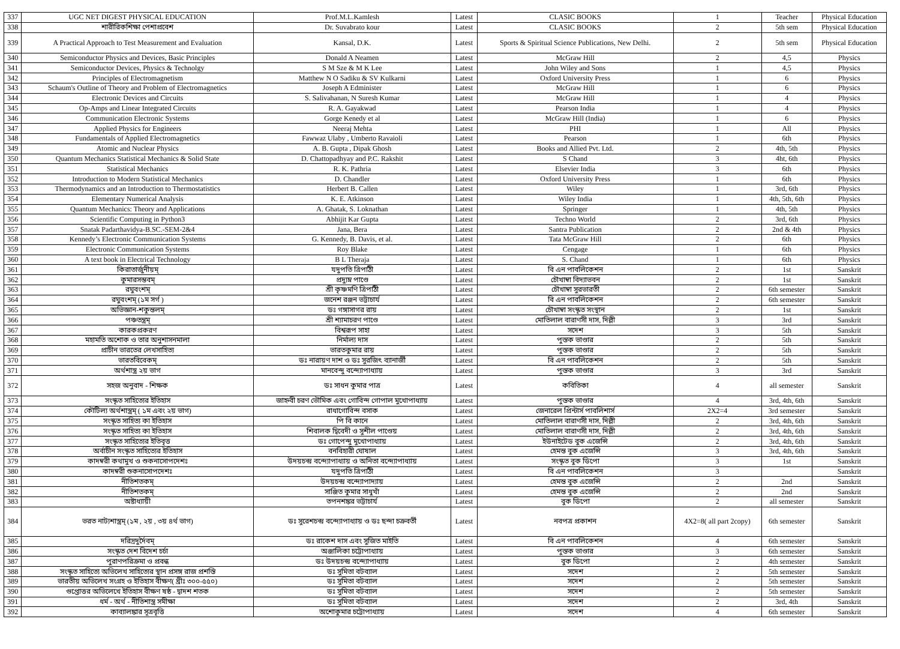| 337 | UGC NET DIGEST PHYSICAL EDUCATION | Prof.M.L.Kamlesh | Latest | CLASIC BOOKS | 1 | Teacher | Physical Education |
| 338 | শারীরিকশিক্ষা পেশাপ্রবেশ | Dr. Suvabrato kour | Latest | CLASIC BOOKS | 2 | 5th sem | Physical Education |
| 339 | A Practical Approach to Test Measurement and Evaluation | Kansal, D.K. | Latest | Sports & Spiritual Science Publications, New Delhi. | 2 | 5th sem | Physical Education |
| 340 | Semiconductor Physics and Devices, Basic Principles | Donald A Neamen | Latest | McGraw Hill | 2 | 4,5 | Physics |
| 341 | Semiconductor Devices, Physics & Technolgy | S M Sze & M K Lee | Latest | John Wiley and Sons | 1 | 4,5 | Physics |
| 342 | Principles of Electromagnetism | Matthew N O Sadiku & SV Kulkarni | Latest | Oxford University Press | 1 | 6 | Physics |
| 343 | Schaum's Outline of Theory and Problem of Electromagnetics | Joseph A Edminister | Latest | McGraw Hill | 1 | 6 | Physics |
| 344 | Electronic Devices and Circuits | S. Salivahanan, N Suresh Kumar | Latest | McGraw Hill | 1 | 4 | Physics |
| 345 | Op-Amps and Linear Integrated Circuits | R. A. Gayakwad | Latest | Pearson India | 1 | 4 | Physics |
| 346 | Communication Electronic Systems | Gorge Kenedy et al | Latest | McGraw Hill (India) | 1 | 6 | Physics |
| 347 | Applied Physics for Engineers | Neeraj Mehta | Latest | PHI | 1 | All | Physics |
| 348 | Fundamentals of Applied Electromagnetics | Fawwaz Ulaby , Umberto Ravaioli | Latest | Pearson | 1 | 6th | Physics |
| 349 | Atomic and Nuclear Physics | A. B. Gupta , Dipak Ghosh | Latest | Books and Allied Pvt. Ltd. | 2 | 4th, 5th | Physics |
| 350 | Quantum Mechanics Statistical Mechanics & Solid State | D. Chattopadhyay and P.C. Rakshit | Latest | S Chand | 3 | 4ht, 6th | Physics |
| 351 | Statistical Mechanics | R. K. Pathria | Latest | Elsevier India | 3 | 6th | Physics |
| 352 | Introduction to Modern Statistical Mechanics | D. Chandler | Latest | Oxford University Press | 1 | 6th | Physics |
| 353 | Thermodynamics and an Introduction to Thermostatistics | Herbert B. Callen | Latest | Wiley | 1 | 3rd, 6th | Physics |
| 354 | Elementary Numerical Analysis | K. E. Atkinson | Latest | Wiley India | 1 | 4th, 5th, 6th | Physics |
| 355 | Quantum Mechanics: Theory and Applications | A. Ghatak, S. Loknathan | Latest | Springer | 1 | 4th, 5th | Physics |
| 356 | Scientific Computing in Python3 | Abhijit Kar Gupta | Latest | Techno World | 2 | 3rd, 6th | Physics |
| 357 | Snatak Padarthavidya-B.SC.-SEM-2&4 | Jana, Bera | Latest | Santra Publication | 2 | 2nd & 4th | Physics |
| 358 | Kennedy’s Electronic Communication Systems | G. Kennedy, B. Davis, et al. | Latest | Tata McGraw Hill | 2 | 6th | Physics |
| 359 | Electronic Communication Systems | Roy Blake | Latest | Cengage | 1 | 6th | Physics |
| 360 | A text book in Electrical Technology | B L Theraja | Latest | S. Chand | 1 | 6th | Physics |
| 361 | কিরাতার্জুনীয়ম্ | যদুপতি ত্রিপাঠী | Latest | বি এন পাবলিকেশন | 2 | 1st | Sanskrit |
| 362 | কুমারসম্ভবম্ | প্রদ্যুম্ন পাণ্ডে | Latest | চৌখাম্বা বিদ্যাভবন | 2 | 1st | Sanskrit |
| 363 | রঘুবংশম্ | শ্রী কৃষ্ণমণি ত্রিপাঠী | Latest | চৌখাম্বা সুরভারতী | 2 | 6th semester | Sanskrit |
| 364 | রঘুবংশম্ (১ম সর্গ ) | জনেশ রঞ্জন ভট্টাচার্য | Latest | বি এন পাবলিকেশন | 2 | 6th semester | Sanskrit |
| 365 | অভিজ্ঞান-শকুন্তলম্ | ডঃ গঙ্গাসাগর রায় | Latest | চৌখাম্বা সংস্কৃত সংস্থান | 2 | 1st | Sanskrit |
| 366 | পঞ্চতন্ত্রম্ | শ্রী শ্যামাচরণ পাণ্ডে | Latest | মোতিলাল বারাণসী দাস, দিল্লী | 3 | 3rd | Sanskrit |
| 367 | কারকপ্রকরণ | বিশ্বরূপ সাহা | Latest | সদেশ | 3 | 5th | Sanskrit |
| 368 | মহামতি অশোক ও তার অনুশাসনমালা | নির্মাল্য দাস | Latest | পুস্তক ভাণ্ডার | 2 | 5th | Sanskrit |
| 369 | প্রাচীন ভারতের লেখসাহিত্য | ভারতকুমার রায় | Latest | পুস্তক ভাণ্ডার | 2 | 5th | Sanskrit |
| 370 | ভারতবিবেকম্ | ডঃ নারায়ণ দাশ ও ডঃ সুরজিৎ ব্যানার্জী | Latest | বি এন পাবলিকেশন | 2 | 5th | Sanskrit |
| 371 | অর্থশাস্ত্র ২য় ভাগ | মানবেন্দু বন্দ্যোপাধ্যায় | Latest | পুস্তক ভাণ্ডার | 3 | 3rd | Sanskrit |
| 372 | সহজ অনুবাদ - শিক্ষক | ডঃ সাধন কুমার পাত্র | Latest | কবিতিকা | 4 | all semester | Sanskrit |
| 373 | সংস্কৃত সাহিত্যের ইতিহাস | জাহ্নবী চরণ ভৌমিক এবং গোবিন্দ গোপাল মুখোপাধ্যায় | Latest | পুস্তক ভাণ্ডার | 4 | 3rd, 4th, 6th | Sanskrit |
| 374 | কৌটিল্য অর্থশাস্ত্রম্ ( ১ম এবং ২য় ভাগ) | রাধাগোবিন্দ বসাক | Latest | জেনারেল প্রিন্টার্স পাবলিশার্স | 2X2=4 | 3rd semester | Sanskrit |
| 375 | সংস্কৃত সাহিত্য কা ইতিহাস | পি বি কানে | Latest | মোতিলাল বারাণসী দাস, দিল্লী | 2 | 3rd, 4th, 6th | Sanskrit |
| 376 | সংস্কৃত সাহিত্য কা ইতিহাস | শিবালক দ্বিবেদী ও সুশীল পাণ্ডেয় | Latest | মোতিলাল বারাণসী দাস, দিল্লী | 2 | 3rd, 4th, 6th | Sanskrit |
| 377 | সংস্কৃত সাহিত্যের ইতিবৃত্ত | ডঃ গোপেন্দু মুখোপাধ্যায় | Latest | ইউনাইটেড বুক এজেন্সি | 2 | 3rd, 4th, 6th | Sanskrit |
| 378 | অর্বাচীন সংস্কৃত সাহিত্যের ইতিহাস | বনবিহারী ঘোষাল | Latest | হেমন্ত বুক এজেন্সি | 3 | 3rd, 4th, 6th | Sanskrit |
| 379 | কাদম্বরী কথামুখ ও শুকনাসোপদেশঃ | উদয়চন্দ্র বন্দ্যোপাধ্যায় ও অনিতা বন্দ্যোপাধ্যায় | Latest | সংস্কৃত বুক ডিপো | 3 | 1st | Sanskrit |
| 380 | কাদম্বরী শুকনাসোপদেশঃ | যদুপতি ত্রিপাঠী | Latest | বি এন পাবলিকেশন | 3 | | Sanskrit |
| 381 | নীতিশতকম্ | উদয়চন্দ্র বন্দ্যোপাদ্যায় | Latest | হেমন্ত বুক এজেন্সি | 2 | 2nd | Sanskrit |
| 382 | নীতিশতকম্ | সাঞ্জিত কুমার সাধুখাঁ | Latest | হেমন্ত বুক এজেন্সি | 2 | 2nd | Sanskrit |
| 383 | অষ্টাধ্যায়ী | তপনশঙ্কর ভট্টাচার্য | Latest | বুক ডিপো | 2 | all semester | Sanskrit |
| 384 | ভরত নাট্যশাস্ত্রম্ (১ম , ২য় , ৩য় ৪র্থ ভাগ) | ডঃ সুরেশচন্দ্র বন্দ্যোপাধ্যায় ও ডঃ ছন্দা চক্রবর্তী | Latest | নবপত্র প্রকাশন | 4X2=8( all part 2copy) | 6th semester | Sanskrit |
| 385 | দরিদ্রদুর্দৈবম্ | ডঃ রাকেশ দাস এবং সুজিত মাইতি | Latest | বি এন পাবলিকেশন | 4 | 6th semester | Sanskrit |
| 386 | সংস্কৃত দেশ বিদেশ চর্চা | অঞ্জালিকা চট্টোপাধ্যায় | Latest | পুস্তক ভাণ্ডার | 3 | 6th semester | Sanskrit |
| 387 | পুরাণপরিক্রমা ও প্রবন্ধ | ডঃ উদয়চন্দ্র বন্দ্যোপাধ্যায় | Latest | বুক ডিপো | 2 | 4th semester | Sanskrit |
| 388 | সংস্কৃত সাহিত্যে অভিলেখ সাহিত্যের স্থান প্রসঙ্গ রাজ প্রশস্তি | ডঃ সুমিতা বটব্যাল | Latest | সদেশ | 2 | 5th semester | Sanskrit |
| 389 | ভারতীয় অভিলেখ সংগ্রহ ও ইতিহাস বীক্ষণ( খ্রীঃ ৩০০-৫৫০) | ডঃ সুমিতা বটব্যাল | Latest | সদেশ | 2 | 5th semester | Sanskrit |
| 390 | গুপ্তোত্তর অভিলেখে ইতিহাস বীক্ষণ ষষ্ঠ - দ্বাদশ শতক | ডঃ সুমিতা বটব্যাল | Latest | সদেশ | 2 | 5th semester | Sanskrit |
| 391 | ধর্ম - অর্থ - নীতিশাস্ত্র সমীক্ষা | ডঃ সুমিতা বটব্যাল | Latest | সদেশ | 2 | 3rd, 4th | Sanskrit |
| 392 | কাব্যালঙ্কার সূত্রবৃত্তি | অশোকুমার চট্টোপাধ্যায় | Latest | সদেশ | 4 | 6th semester | Sanskrit |